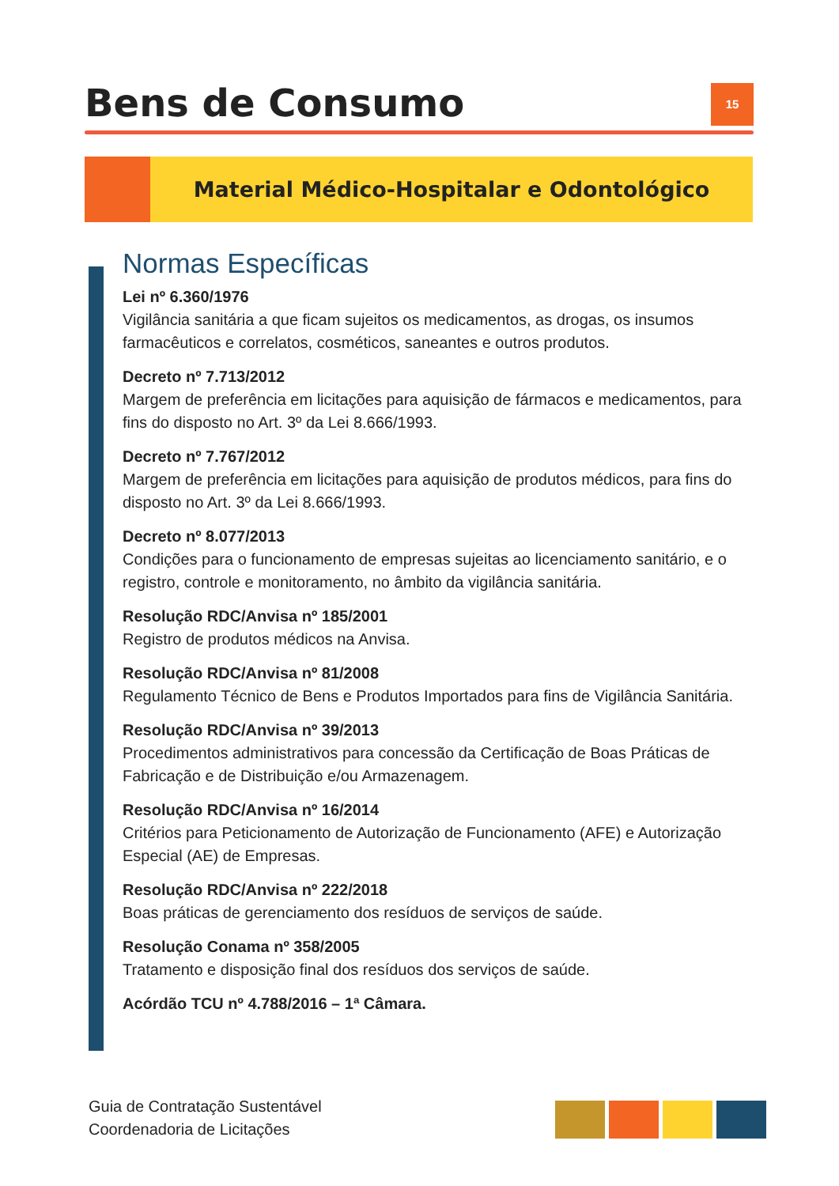Bens de Consumo
15
Material Médico-Hospitalar e Odontológico
Normas Específicas
Lei nº 6.360/1976
Vigilância sanitária a que ficam sujeitos os medicamentos, as drogas, os insumos farmacêuticos e correlatos, cosméticos, saneantes e outros produtos.
Decreto nº 7.713/2012
Margem de preferência em licitações para aquisição de fármacos e medicamentos, para fins do disposto no Art. 3º da Lei 8.666/1993.
Decreto nº 7.767/2012
Margem de preferência em licitações para aquisição de produtos médicos, para fins do disposto no Art. 3º da Lei 8.666/1993.
Decreto nº 8.077/2013
Condições para o funcionamento de empresas sujeitas ao licenciamento sanitário, e o registro, controle e monitoramento, no âmbito da vigilância sanitária.
Resolução RDC/Anvisa nº 185/2001
Registro de produtos médicos na Anvisa.
Resolução RDC/Anvisa nº 81/2008
Regulamento Técnico de Bens e Produtos Importados para fins de Vigilância Sanitária.
Resolução RDC/Anvisa nº 39/2013
Procedimentos administrativos para concessão da Certificação de Boas Práticas de Fabricação e de Distribuição e/ou Armazenagem.
Resolução RDC/Anvisa nº 16/2014
Critérios para Peticionamento de Autorização de Funcionamento (AFE) e Autorização Especial (AE) de Empresas.
Resolução RDC/Anvisa nº 222/2018
Boas práticas de gerenciamento dos resíduos de serviços de saúde.
Resolução Conama nº 358/2005
Tratamento e disposição final dos resíduos dos serviços de saúde.
Acórdão TCU nº 4.788/2016 – 1ª Câmara.
Guia de Contratação Sustentável
Coordenadoria de Licitações